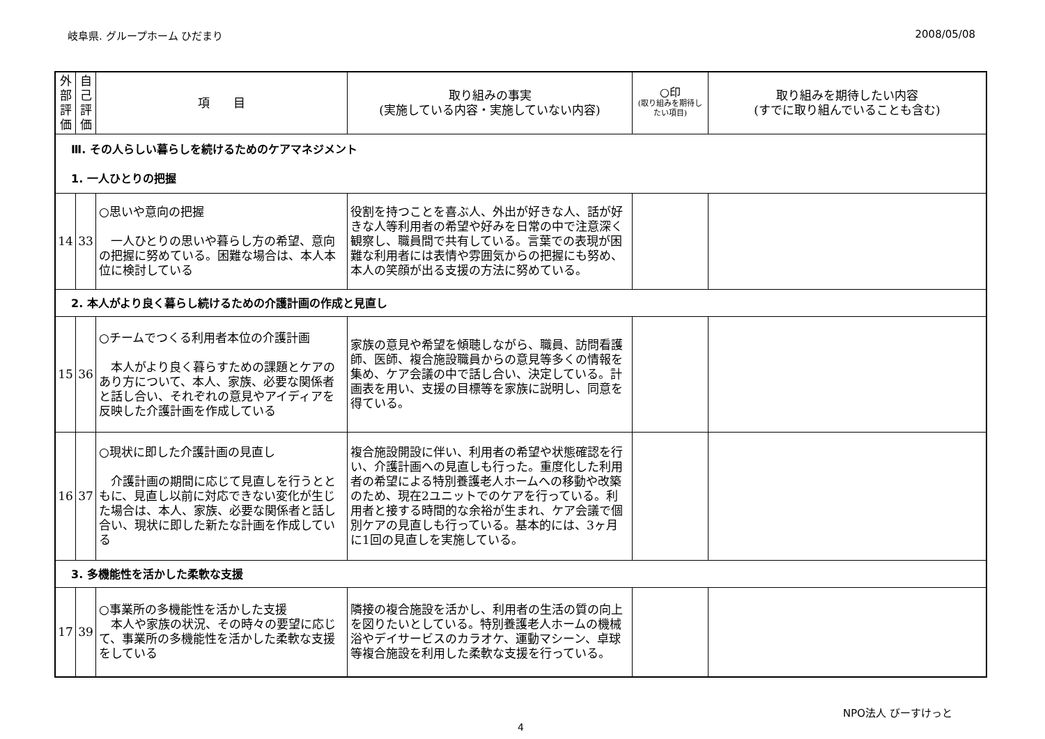岐阜県. グループホーム ひだまり 2008/05/08
| 外部評価 | 自己評価 | 項 目 | 取り組みの事実 (実施している内容・実施していない内容) | ○印 (取り組みを期待したい項目) | 取り組みを期待したい内容 (すでに取り組んでいることも含む) |
| --- | --- | --- | --- | --- | --- |
| Ⅲ. その人らしい暮らしを続けるためのケアマネジメント 1. 一人ひとりの把握 | | | | | |
| 14 | 33 | ○思いや意向の把握 一人ひとりの思いや暮らし方の希望、意向の把握に努めている。困難な場合は、本人本位に検討している | 役割を持つことを喜ぶ人、外出が好きな人、話が好きな人等利用者の希望や好みを日常の中で注意深く観察し、職員間で共有している。言葉での表現が困難な利用者には表情や雰囲気からの把握にも努め、本人の笑顔が出る支援の方法に努めている。 | | |
| 2. 本人がより良く暮らし続けるための介護計画の作成と見直し | | | | | |
| 15 | 36 | ○チームでつくる利用者本位の介護計画 本人がより良く暮らすための課題とケアのあり方について、本人、家族、必要な関係者と話し合い、それぞれの意見やアイディアを反映した介護計画を作成している | 家族の意見や希望を傾聴しながら、職員、訪問看護師、医師、複合施設職員からの意見等多くの情報を集め、ケア会議の中で話し合い、決定している。計画表を用い、支援の目標等を家族に説明し、同意を得ている。 | | |
| 16 | 37 | ○現状に即した介護計画の見直し 介護計画の期間に応じて見直しを行うとともに、見直し以前に対応できない変化が生じた場合は、本人、家族、必要な関係者と話し合い、現状に即した新たな計画を作成している | 複合施設開設に伴い、利用者の希望や状態確認を行い、介護計画への見直しも行った。重度化した利用者の希望による特別養護老人ホームへの移動や改築のため、現在2ユニットでのケアを行っている。利用者と接する時間的な余裕が生まれ、ケア会議で個別ケアの見直しも行っている。基本的には、3ヶ月に1回の見直しを実施している。 | | |
| 3. 多機能性を活かした柔軟な支援 | | | | | |
| 17 | 39 | ○事業所の多機能性を活かした支援 本人や家族の状況、その時々の要望に応じて、事業所の多機能性を活かした柔軟な支援をしている | 隣接の複合施設を活かし、利用者の生活の質の向上を図りたいとしている。特別養護老人ホームの機械浴やデイサービスのカラオケ、運動マシーン、卓球等複合施設を利用した柔軟な支援を行っている。 | | |
NPO法人 びーすけっと
4